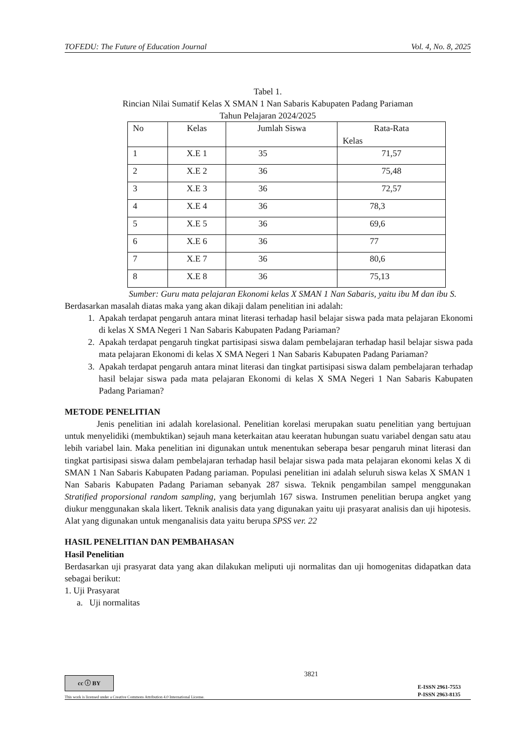TOFEDU: The Future of Education Journal Vol. 4, No. 8, 2025
Tabel 1.
Rincian Nilai Sumatif Kelas X SMAN 1 Nan Sabaris Kabupaten Padang Pariaman
Tahun Pelajaran 2024/2025
| No | Kelas | Jumlah Siswa | Rata-Rata Kelas |
| 1 | X.E 1 | 35 | 71,57 |
| 2 | X.E 2 | 36 | 75,48 |
| 3 | X.E 3 | 36 | 72,57 |
| 4 | X.E 4 | 36 | 78,3 |
| 5 | X.E 5 | 36 | 69,6 |
| 6 | X.E 6 | 36 | 77 |
| 7 | X.E 7 | 36 | 80,6 |
| 8 | X.E 8 | 36 | 75,13 |
Sumber: Guru mata pelajaran Ekonomi kelas X SMAN 1 Nan Sabaris, yaitu ibu M dan ibu S.
Berdasarkan masalah diatas maka yang akan dikaji dalam penelitian ini adalah:
1. Apakah terdapat pengaruh antara minat literasi terhadap hasil belajar siswa pada mata pelajaran Ekonomi di kelas X SMA Negeri 1 Nan Sabaris Kabupaten Padang Pariaman?
2. Apakah terdapat pengaruh tingkat partisipasi siswa dalam pembelajaran terhadap hasil belajar siswa pada mata pelajaran Ekonomi di kelas X SMA Negeri 1 Nan Sabaris Kabupaten Padang Pariaman?
3. Apakah terdapat pengaruh antara minat literasi dan tingkat partisipasi siswa dalam pembelajaran terhadap hasil belajar siswa pada mata pelajaran Ekonomi di kelas X SMA Negeri 1 Nan Sabaris Kabupaten Padang Pariaman?
METODE PENELITIAN
Jenis penelitian ini adalah korelasional. Penelitian korelasi merupakan suatu penelitian yang bertujuan untuk menyelidiki (membuktikan) sejauh mana keterkaitan atau keeratan hubungan suatu variabel dengan satu atau lebih variabel lain. Maka penelitian ini digunakan untuk menentukan seberapa besar pengaruh minat literasi dan tingkat partisipasi siswa dalam pembelajaran terhadap hasil belajar siswa pada mata pelajaran ekonomi kelas X di SMAN 1 Nan Sabaris Kabupaten Padang pariaman. Populasi penelitian ini adalah seluruh siswa kelas X SMAN 1 Nan Sabaris Kabupaten Padang Pariaman sebanyak 287 siswa. Teknik pengambilan sampel menggunakan Stratified proporsional random sampling, yang berjumlah 167 siswa. Instrumen penelitian berupa angket yang diukur menggunakan skala likert. Teknik analisis data yang digunakan yaitu uji prasyarat analisis dan uji hipotesis. Alat yang digunakan untuk menganalisis data yaitu berupa SPSS ver. 22
HASIL PENELITIAN DAN PEMBAHASAN
Hasil Penelitian
Berdasarkan uji prasyarat data yang akan dilakukan meliputi uji normalitas dan uji homogenitas didapatkan data sebagai berikut:
1. Uji Prasyarat
a. Uji normalitas
cc ⓘ BY
This work is licensed under a Creative Commons Attribution 4.0 International License.
3821
E-ISSN 2961-7553
P-ISSN 2963-8135